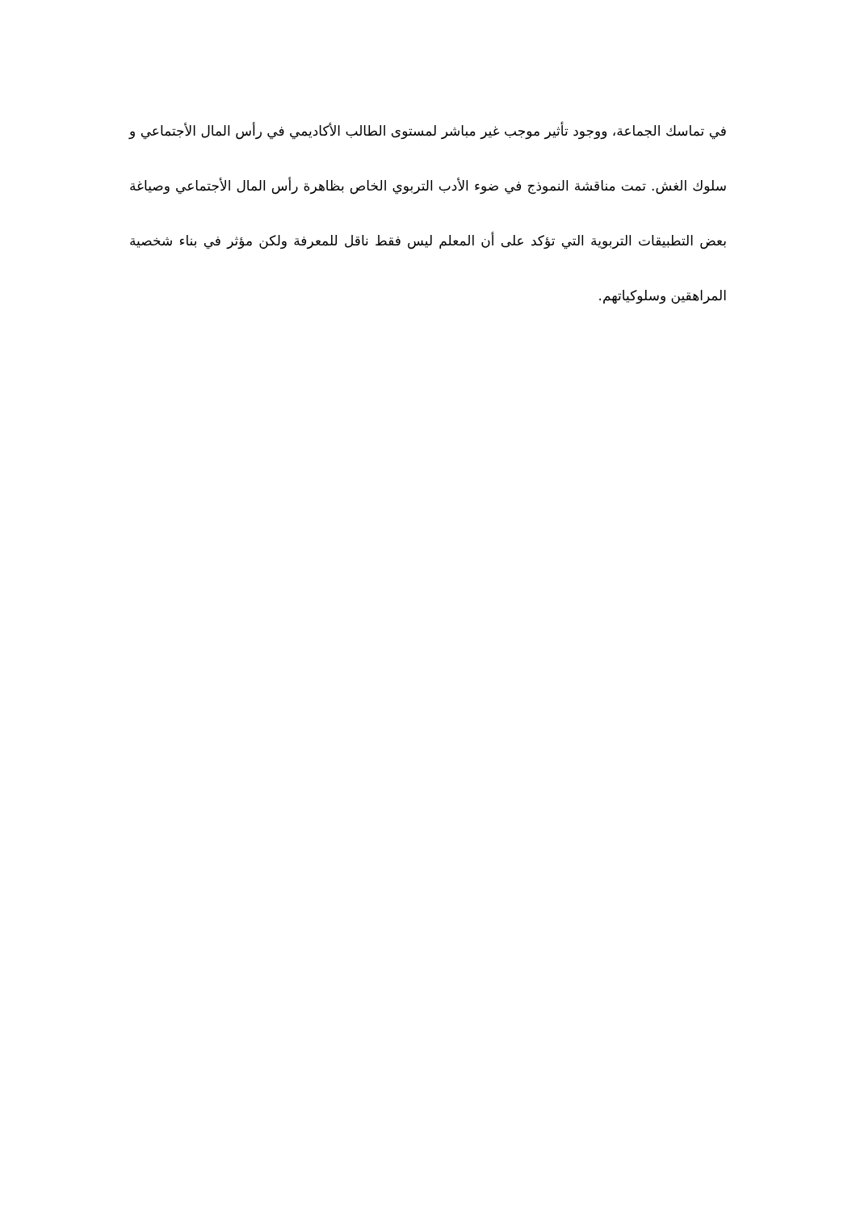في تماسك الجماعة، ووجود تأثير موجب غير مباشر لمستوى الطالب الأكاديمي في رأس المال الأجتماعي و سلوك الغش. تمت مناقشة النموذج في ضوء الأدب التربوي الخاص بظاهرة رأس المال الأجتماعي وصياغة بعض التطبيقات التربوية التي تؤكد على أن المعلم ليس فقط ناقل للمعرفة ولكن مؤثر في بناء شخصية المراهقين وسلوكياتهم.